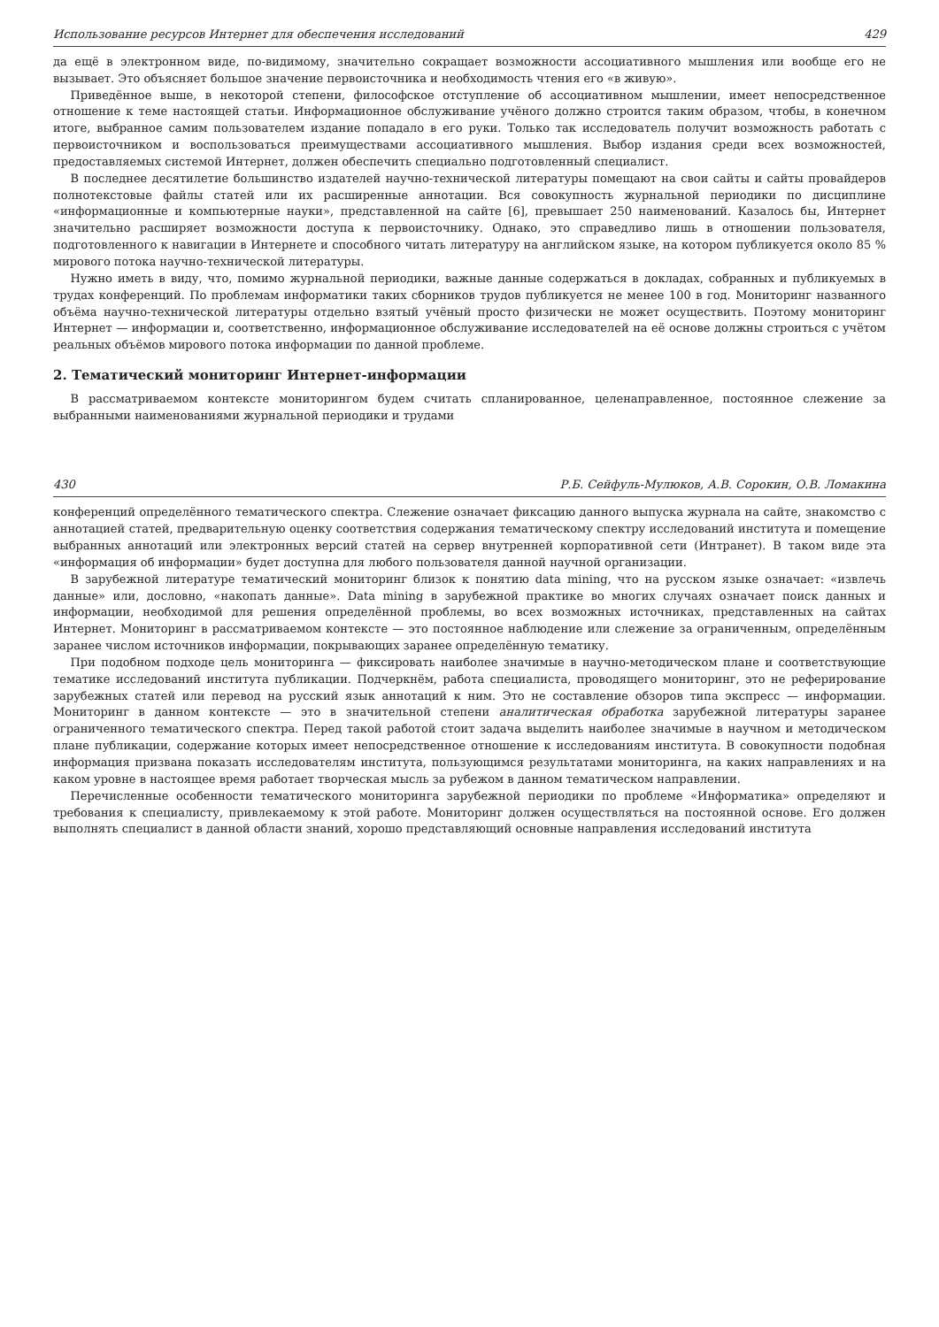Использование ресурсов Интернет для обеспечения исследований 429
да ещё в электронном виде, по-видимому, значительно сокращает возможности ассоциативного мышления или вообще его не вызывает. Это объясняет большое значение первоисточника и необходимость чтения его «в живую».
Приведённое выше, в некоторой степени, философское отступление об ассоциативном мышлении, имеет непосредственное отношение к теме настоящей статьи. Информационное обслуживание учёного должно строится таким образом, чтобы, в конечном итоге, выбранное самим пользователем издание попадало в его руки. Только так исследователь получит возможность работать с первоисточником и воспользоваться преимуществами ассоциативного мышления. Выбор издания среди всех возможностей, предоставляемых системой Интернет, должен обеспечить специально подготовленный специалист.
В последнее десятилетие большинство издателей научно-технической литературы помещают на свои сайты и сайты провайдеров полнотекстовые файлы статей или их расширенные аннотации. Вся совокупность журнальной периодики по дисциплине «информационные и компьютерные науки», представленной на сайте [6], превышает 250 наименований. Казалось бы, Интернет значительно расширяет возможности доступа к первоисточнику. Однако, это справедливо лишь в отношении пользователя, подготовленного к навигации в Интернете и способного читать литературу на английском языке, на котором публикуется около 85 % мирового потока научно-технической литературы.
Нужно иметь в виду, что, помимо журнальной периодики, важные данные содержаться в докладах, собранных и публикуемых в трудах конференций. По проблемам информатики таких сборников трудов публикуется не менее 100 в год. Мониторинг названного объёма научно-технической литературы отдельно взятый учёный просто физически не может осуществить. Поэтому мониторинг Интернет — информации и, соответственно, информационное обслуживание исследователей на её основе должны строиться с учётом реальных объёмов мирового потока информации по данной проблеме.
2. Тематический мониторинг Интернет-информации
В рассматриваемом контексте мониторингом будем считать спланированное, целенаправленное, постоянное слежение за выбранными наименованиями журнальной периодики и трудами
430 Р.Б. Сейфуль-Мулюков, А.В. Сорокин, О.В. Ломакина
конференций определённого тематического спектра. Слежение означает фиксацию данного выпуска журнала на сайте, знакомство с аннотацией статей, предварительную оценку соответствия содержания тематическому спектру исследований института и помещение выбранных аннотаций или электронных версий статей на сервер внутренней корпоративной сети (Интранет). В таком виде эта «информация об информации» будет доступна для любого пользователя данной научной организации.
В зарубежной литературе тематический мониторинг близок к понятию data mining, что на русском языке означает: «извлечь данные» или, дословно, «накопать данные». Data mining в зарубежной практике во многих случаях означает поиск данных и информации, необходимой для решения определённой проблемы, во всех возможных источниках, представленных на сайтах Интернет. Мониторинг в рассматриваемом контексте — это постоянное наблюдение или слежение за ограниченным, определённым заранее числом источников информации, покрывающих заранее определённую тематику.
При подобном подходе цель мониторинга — фиксировать наиболее значимые в научно-методическом плане и соответствующие тематике исследований института публикации. Подчеркнём, работа специалиста, проводящего мониторинг, это не реферирование зарубежных статей или перевод на русский язык аннотаций к ним. Это не составление обзоров типа экспресс — информации. Мониторинг в данном контексте — это в значительной степени аналитическая обработка зарубежной литературы заранее ограниченного тематического спектра. Перед такой работой стоит задача выделить наиболее значимые в научном и методическом плане публикации, содержание которых имеет непосредственное отношение к исследованиям института. В совокупности подобная информация призвана показать исследователям института, пользующимся результатами мониторинга, на каких направлениях и на каком уровне в настоящее время работает творческая мысль за рубежом в данном тематическом направлении.
Перечисленные особенности тематического мониторинга зарубежной периодики по проблеме «Информатика» определяют и требования к специалисту, привлекаемому к этой работе. Мониторинг должен осуществляться на постоянной основе. Его должен выполнять специалист в данной области знаний, хорошо представляющий основные направления исследований института